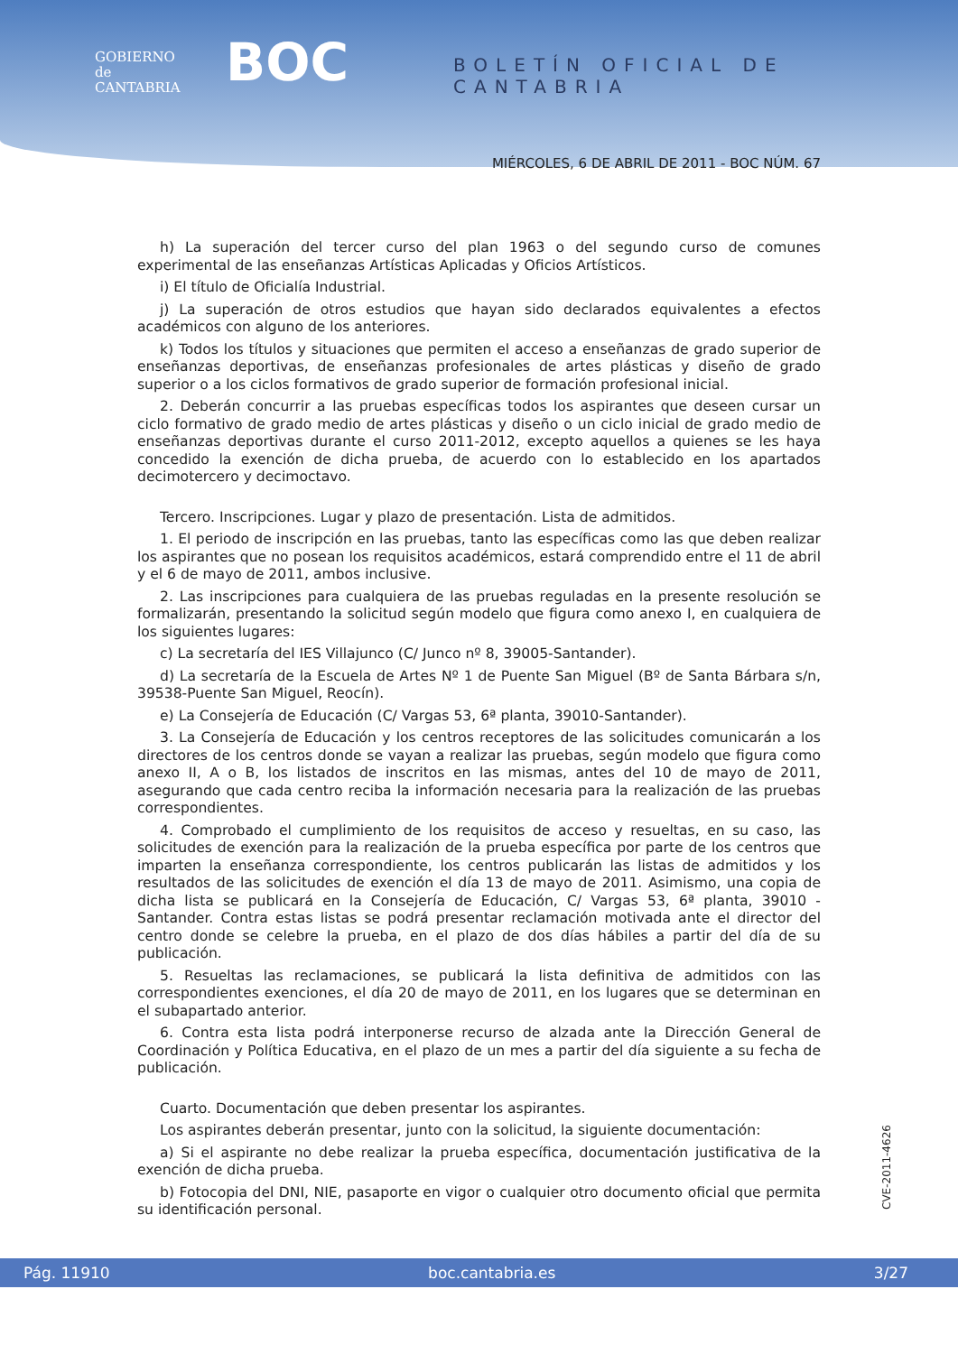GOBIERNO
de
CANTABRIA
BOC BOLETÍN OFICIAL DE CANTABRIA
MIÉRCOLES, 6 DE ABRIL DE 2011 - BOC NÚM. 67
h) La superación del tercer curso del plan 1963 o del segundo curso de comunes experimental de las enseñanzas Artísticas Aplicadas y Oficios Artísticos.
i) El título de Oficialía Industrial.
j) La superación de otros estudios que hayan sido declarados equivalentes a efectos académicos con alguno de los anteriores.
k) Todos los títulos y situaciones que permiten el acceso a enseñanzas de grado superior de enseñanzas deportivas, de enseñanzas profesionales de artes plásticas y diseño de grado superior o a los ciclos formativos de grado superior de formación profesional inicial.
2. Deberán concurrir a las pruebas específicas todos los aspirantes que deseen cursar un ciclo formativo de grado medio de artes plásticas y diseño o un ciclo inicial de grado medio de enseñanzas deportivas durante el curso 2011-2012, excepto aquellos a quienes se les haya concedido la exención de dicha prueba, de acuerdo con lo establecido en los apartados decimotercero y decimoctavo.
Tercero. Inscripciones. Lugar y plazo de presentación. Lista de admitidos.
1. El periodo de inscripción en las pruebas, tanto las específicas como las que deben realizar los aspirantes que no posean los requisitos académicos, estará comprendido entre el 11 de abril y el 6 de mayo de 2011, ambos inclusive.
2. Las inscripciones para cualquiera de las pruebas reguladas en la presente resolución se formalizarán, presentando la solicitud según modelo que figura como anexo I, en cualquiera de los siguientes lugares:
c) La secretaría del IES Villajunco (C/ Junco nº 8, 39005-Santander).
d) La secretaría de la Escuela de Artes Nº 1 de Puente San Miguel (Bº de Santa Bárbara s/n, 39538-Puente San Miguel, Reocín).
e) La Consejería de Educación (C/ Vargas 53, 6ª planta, 39010-Santander).
3. La Consejería de Educación y los centros receptores de las solicitudes comunicarán a los directores de los centros donde se vayan a realizar las pruebas, según modelo que figura como anexo II, A o B, los listados de inscritos en las mismas, antes del 10 de mayo de 2011, asegurando que cada centro reciba la información necesaria para la realización de las pruebas correspondientes.
4. Comprobado el cumplimiento de los requisitos de acceso y resueltas, en su caso, las solicitudes de exención para la realización de la prueba específica por parte de los centros que imparten la enseñanza correspondiente, los centros publicarán las listas de admitidos y los resultados de las solicitudes de exención el día 13 de mayo de 2011. Asimismo, una copia de dicha lista se publicará en la Consejería de Educación, C/ Vargas 53, 6ª planta, 39010 - Santander. Contra estas listas se podrá presentar reclamación motivada ante el director del centro donde se celebre la prueba, en el plazo de dos días hábiles a partir del día de su publicación.
5. Resueltas las reclamaciones, se publicará la lista definitiva de admitidos con las correspondientes exenciones, el día 20 de mayo de 2011, en los lugares que se determinan en el subapartado anterior.
6. Contra esta lista podrá interponerse recurso de alzada ante la Dirección General de Coordinación y Política Educativa, en el plazo de un mes a partir del día siguiente a su fecha de publicación.
Cuarto. Documentación que deben presentar los aspirantes.
Los aspirantes deberán presentar, junto con la solicitud, la siguiente documentación:
a) Si el aspirante no debe realizar la prueba específica, documentación justificativa de la exención de dicha prueba.
b) Fotocopia del DNI, NIE, pasaporte en vigor o cualquier otro documento oficial que permita su identificación personal.
CVE-2011-4626
Pág. 11910 boc.cantabria.es 3/27